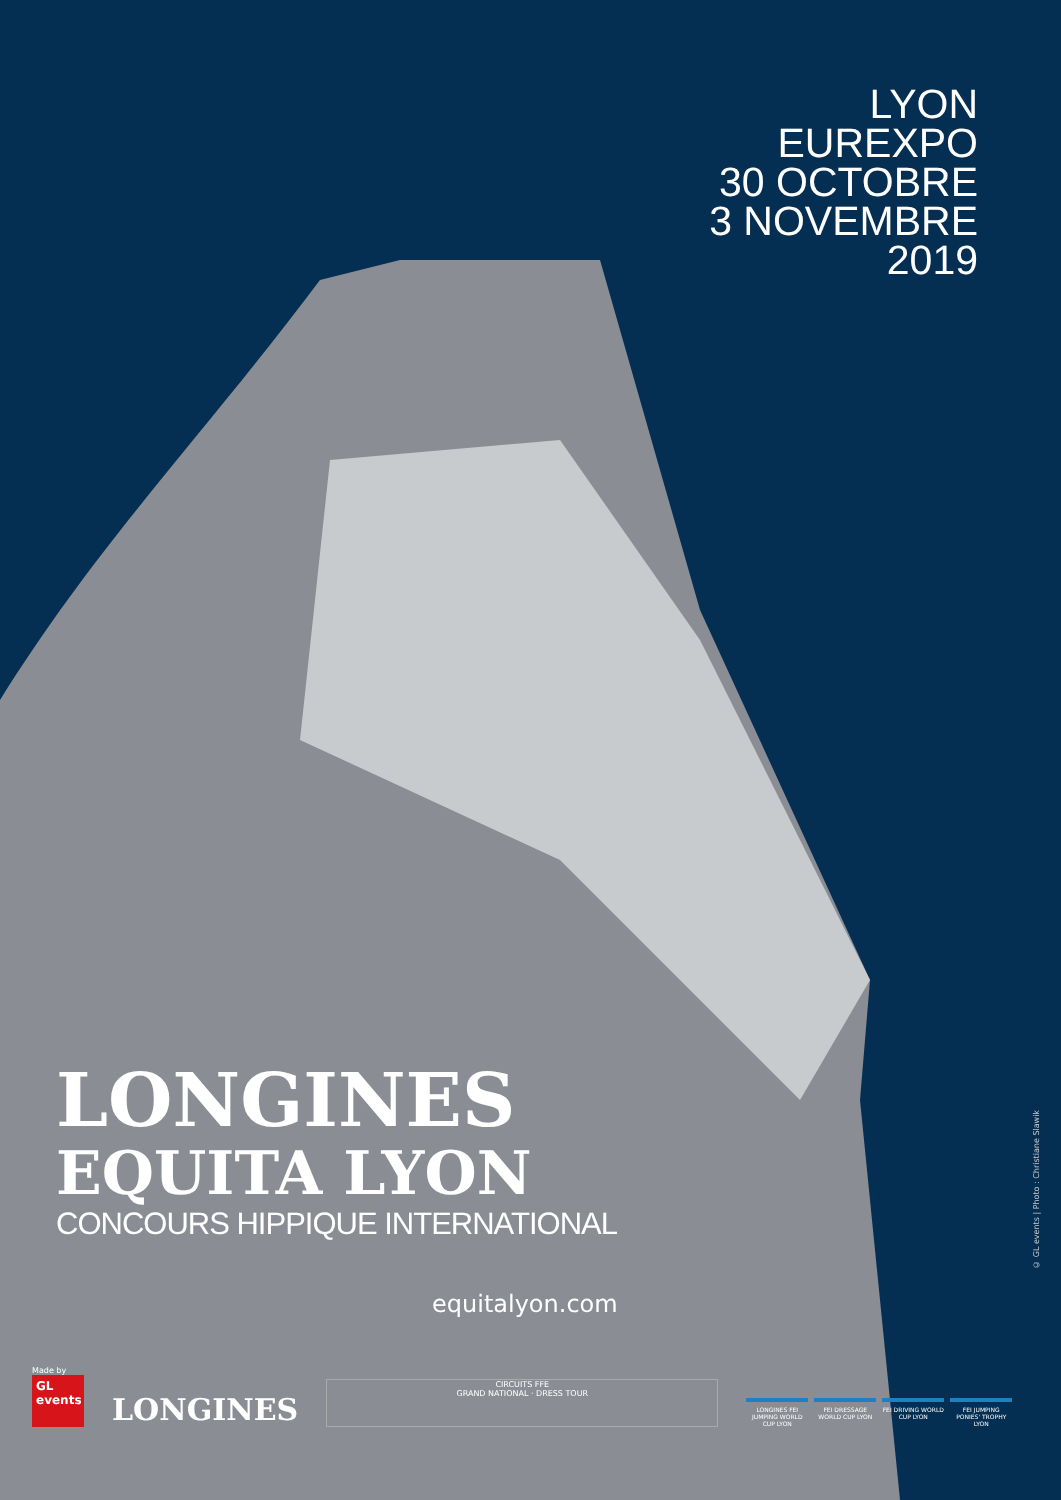LYON
EUREXPO
30 OCTOBRE
3 NOVEMBRE
2019
LONGINES
EQUITA LYON
CONCOURS HIPPIQUE INTERNATIONAL
equitalyon.com
© GL events | Photo : Christiane Slawik
Made by
GL events
LONGINES
CIRCUITS FFE
GRAND NATIONAL · DRESS TOUR
LONGINES FEI JUMPING WORLD CUP LYON
FEI DRESSAGE WORLD CUP LYON
FEI DRIVING WORLD CUP LYON
FEI JUMPING PONIES' TROPHY LYON